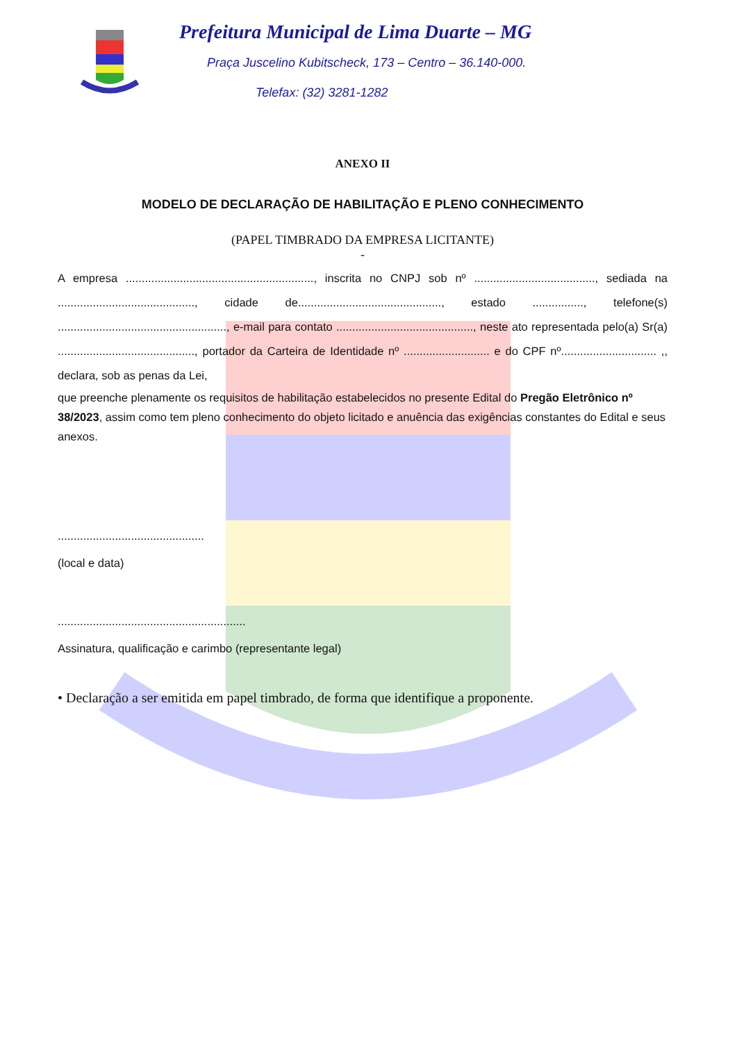Prefeitura Municipal de Lima Duarte – MG
Praça Juscelino Kubitscheck, 173 – Centro – 36.140-000.
Telefax: (32) 3281-1282
ANEXO II
MODELO DE DECLARAÇÃO DE HABILITAÇÃO E PLENO CONHECIMENTO
(PAPEL TIMBRADO DA EMPRESA LICITANTE)
-
A empresa ..........................................................., inscrita no CNPJ sob nº ......................................, sediada na ..........................................., cidade de............................................., estado ................, telefone(s) ....................................................., e-mail para contato ..........................................., neste ato representada pelo(a) Sr(a) ..........................................., portador da Carteira de Identidade nº ........................... e do CPF nº.............................. ,, declara, sob as penas da Lei,
que preenche plenamente os requisitos de habilitação estabelecidos no presente Edital do Pregão Eletrônico nº 38/2023, assim como tem pleno conhecimento do objeto licitado e anuência das exigências constantes do Edital e seus anexos.
..............................................
(local e data)
...........................................................
Assinatura, qualificação e carimbo (representante legal)
• Declaração a ser emitida em papel timbrado, de forma que identifique a proponente.